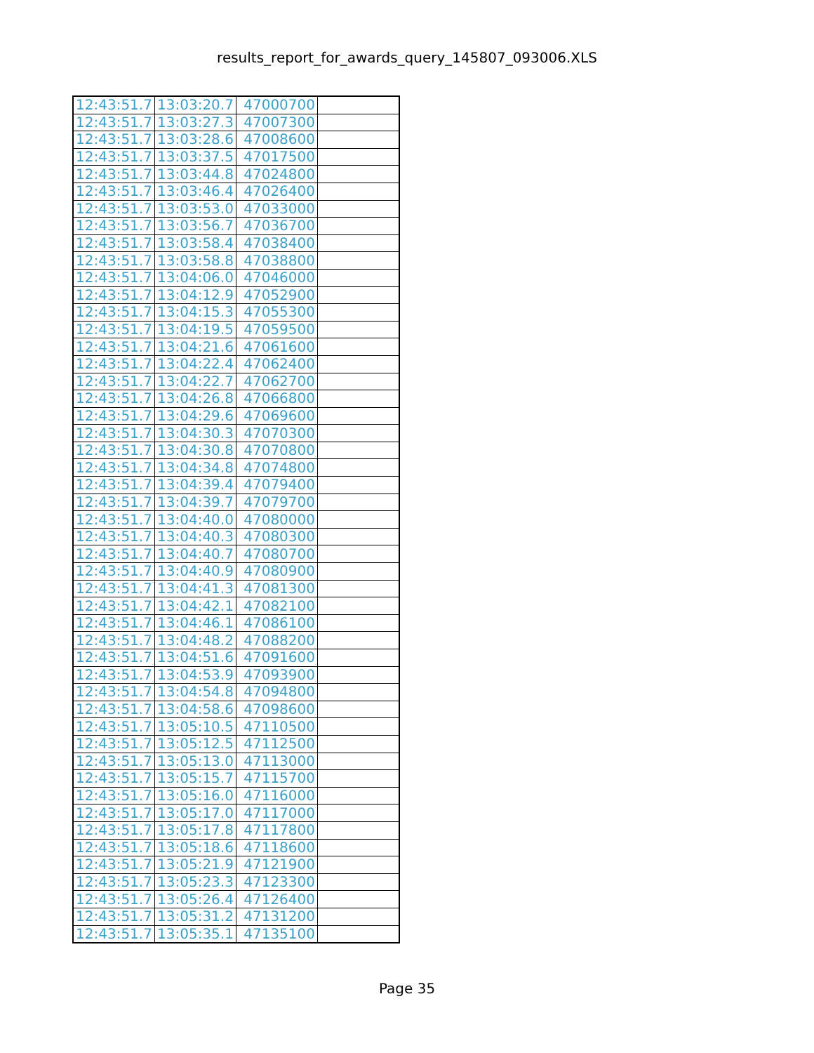results_report_for_awards_query_145807_093006.XLS
| 12:43:51.7 | 13:03:20.7 | 47000700 | |
| 12:43:51.7 | 13:03:27.3 | 47007300 | |
| 12:43:51.7 | 13:03:28.6 | 47008600 | |
| 12:43:51.7 | 13:03:37.5 | 47017500 | |
| 12:43:51.7 | 13:03:44.8 | 47024800 | |
| 12:43:51.7 | 13:03:46.4 | 47026400 | |
| 12:43:51.7 | 13:03:53.0 | 47033000 | |
| 12:43:51.7 | 13:03:56.7 | 47036700 | |
| 12:43:51.7 | 13:03:58.4 | 47038400 | |
| 12:43:51.7 | 13:03:58.8 | 47038800 | |
| 12:43:51.7 | 13:04:06.0 | 47046000 | |
| 12:43:51.7 | 13:04:12.9 | 47052900 | |
| 12:43:51.7 | 13:04:15.3 | 47055300 | |
| 12:43:51.7 | 13:04:19.5 | 47059500 | |
| 12:43:51.7 | 13:04:21.6 | 47061600 | |
| 12:43:51.7 | 13:04:22.4 | 47062400 | |
| 12:43:51.7 | 13:04:22.7 | 47062700 | |
| 12:43:51.7 | 13:04:26.8 | 47066800 | |
| 12:43:51.7 | 13:04:29.6 | 47069600 | |
| 12:43:51.7 | 13:04:30.3 | 47070300 | |
| 12:43:51.7 | 13:04:30.8 | 47070800 | |
| 12:43:51.7 | 13:04:34.8 | 47074800 | |
| 12:43:51.7 | 13:04:39.4 | 47079400 | |
| 12:43:51.7 | 13:04:39.7 | 47079700 | |
| 12:43:51.7 | 13:04:40.0 | 47080000 | |
| 12:43:51.7 | 13:04:40.3 | 47080300 | |
| 12:43:51.7 | 13:04:40.7 | 47080700 | |
| 12:43:51.7 | 13:04:40.9 | 47080900 | |
| 12:43:51.7 | 13:04:41.3 | 47081300 | |
| 12:43:51.7 | 13:04:42.1 | 47082100 | |
| 12:43:51.7 | 13:04:46.1 | 47086100 | |
| 12:43:51.7 | 13:04:48.2 | 47088200 | |
| 12:43:51.7 | 13:04:51.6 | 47091600 | |
| 12:43:51.7 | 13:04:53.9 | 47093900 | |
| 12:43:51.7 | 13:04:54.8 | 47094800 | |
| 12:43:51.7 | 13:04:58.6 | 47098600 | |
| 12:43:51.7 | 13:05:10.5 | 47110500 | |
| 12:43:51.7 | 13:05:12.5 | 47112500 | |
| 12:43:51.7 | 13:05:13.0 | 47113000 | |
| 12:43:51.7 | 13:05:15.7 | 47115700 | |
| 12:43:51.7 | 13:05:16.0 | 47116000 | |
| 12:43:51.7 | 13:05:17.0 | 47117000 | |
| 12:43:51.7 | 13:05:17.8 | 47117800 | |
| 12:43:51.7 | 13:05:18.6 | 47118600 | |
| 12:43:51.7 | 13:05:21.9 | 47121900 | |
| 12:43:51.7 | 13:05:23.3 | 47123300 | |
| 12:43:51.7 | 13:05:26.4 | 47126400 | |
| 12:43:51.7 | 13:05:31.2 | 47131200 | |
| 12:43:51.7 | 13:05:35.1 | 47135100 | |
Page 35